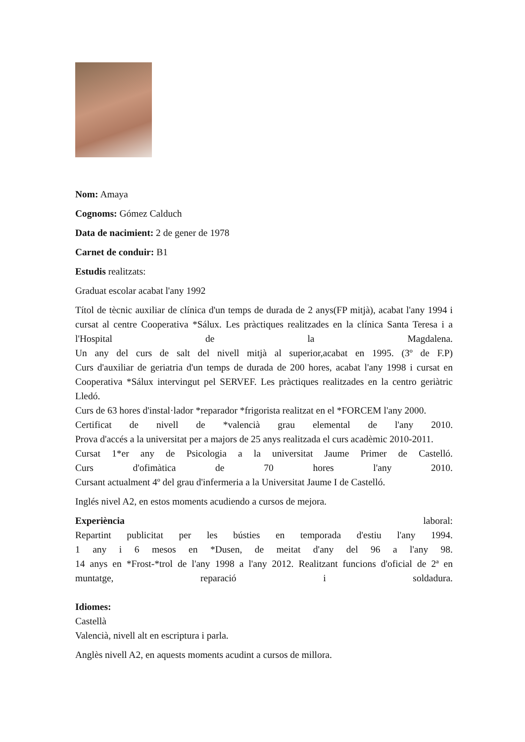Nom: Amaya
Cognoms: Gómez Calduch
Data de nacimient: 2 de gener de 1978
Carnet de conduir: B1
Estudis realitzats:
Graduat escolar acabat l'any 1992
Títol de tècnic auxiliar de clínica d'un temps de durada de 2 anys(FP mitjà), acabat l'any 1994 i cursat al centre Cooperativa *Sálux. Les pràctiques realitzades en la clínica Santa Teresa i a l'Hospital de la Magdalena.
Un any del curs de salt del nivell mitjà al superior,acabat en 1995. (3º de F.P)
Curs d'auxiliar de geriatria d'un temps de durada de 200 hores, acabat l'any 1998 i cursat en Cooperativa *Sálux intervingut pel SERVEF. Les pràctiques realitzades en la centro geriàtric Lledó.
Curs de 63 hores d'instal·lador *reparador *frigorista realitzat en el *FORCEM l'any 2000.
Certificat de nivell de *valencià grau elemental de l'any 2010.
Prova d'accés a la universitat per a majors de 25 anys realitzada el curs acadèmic 2010-2011.
Cursat 1*er any de Psicologia a la universitat Jaume Primer de Castelló.
Curs d'ofimàtica de 70 hores l'any 2010.
Cursant actualment 4º del grau d'infermeria a la Universitat Jaume I de Castelló.
Inglés nivel A2, en estos moments acudiendo a cursos de mejora.
Experiència laboral:
Repartint publicitat per les bústies en temporada d'estiu l'any 1994.
1 any i 6 mesos en *Dusen, de meitat d'any del 96 a l'any 98.
14 anys en *Frost-*trol de l'any 1998 a l'any 2012. Realitzant funcions d'oficial de 2ª en muntatge, reparació i soldadura.
Idiomes:
Castellà
Valencià, nivell alt en escriptura i parla.
Anglès nivell A2, en aquests moments acudint a cursos de millora.